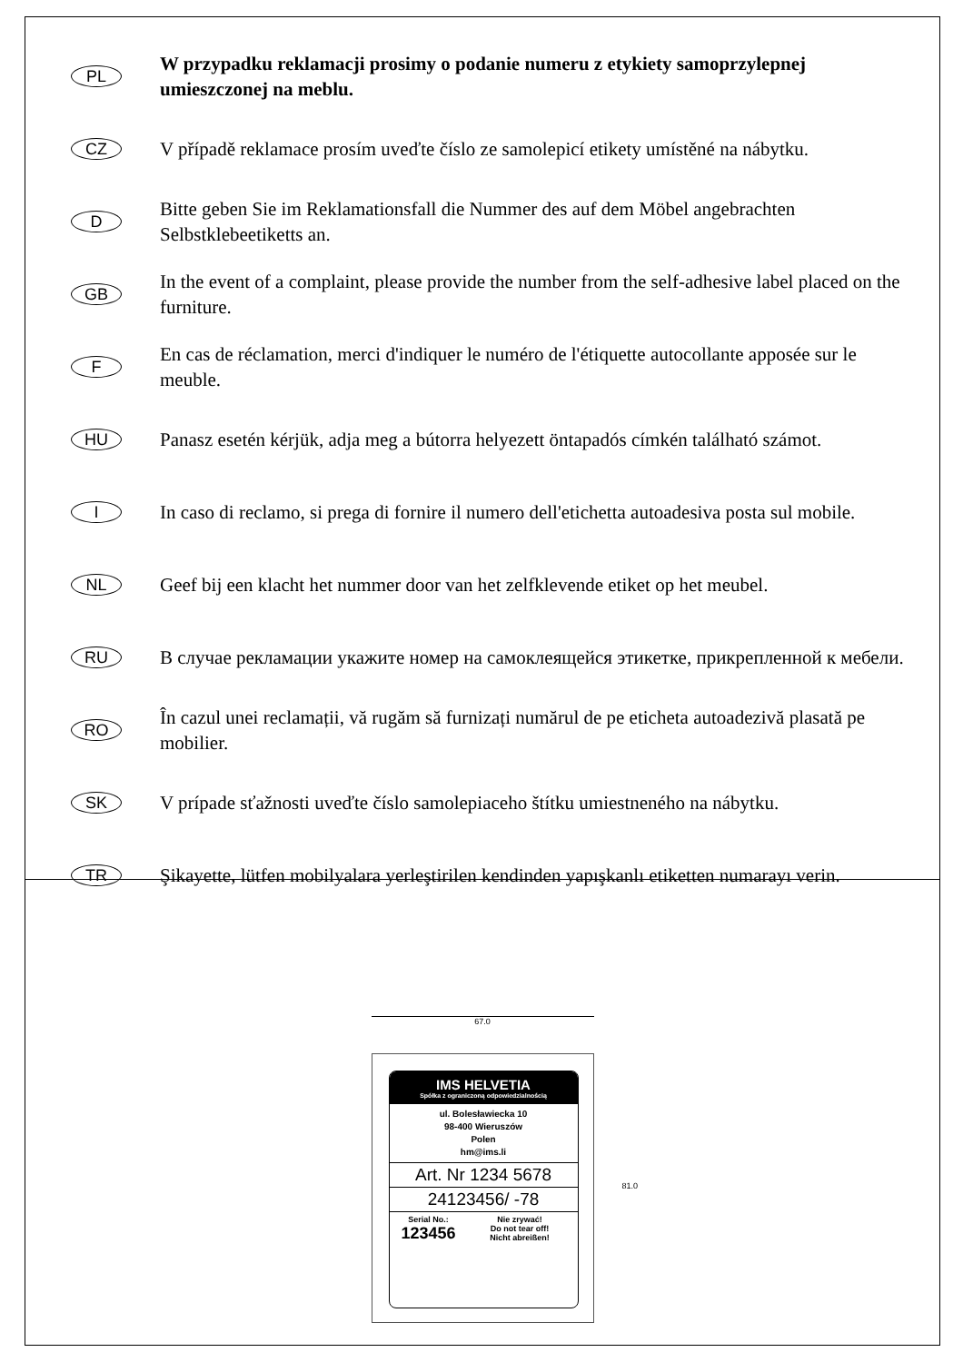PL
W przypadku reklamacji prosimy o podanie numeru z etykiety samoprzylepnej umieszczonej na meblu.
CZ
V případě reklamace prosím uveďte číslo ze samolepicí etikety umístěné na nábytku.
D
Bitte geben Sie im Reklamationsfall die Nummer des auf dem Möbel angebrachten Selbstklebeetiketts an.
GB
In the event of a complaint, please provide the number from the self-adhesive label placed on the furniture.
F
En cas de réclamation, merci d'indiquer le numéro de l'étiquette autocollante apposée sur le meuble.
HU
Panasz esetén kérjük, adja meg a bútorra helyezett öntapadós címkén található számot.
I
In caso di reclamo, si prega di fornire il numero dell'etichetta autoadesiva posta sul mobile.
NL
Geef bij een klacht het nummer door van het zelfklevende etiket op het meubel.
RU
В случае рекламации укажите номер на самоклеящейся этикетке, прикрепленной к мебели.
RO
În cazul unei reclamații, vă rugăm să furnizați numărul de pe eticheta autoadezivă plasată pe mobilier.
SK
V prípade sťažnosti uveďte číslo samolepiaceho štítku umiestneného na nábytku.
TR
Şikayette, lütfen mobilyalara yerleştirilen kendinden yapışkanlı etiketten numarayı verin.
67.0
IMS HELVETIA
Spółka z ograniczoną odpowiedzialnością
ul. Bolesławiecka 10
98-400 Wieruszów
Polen
hm@ims.li
Art. Nr 1234 5678
24123456/ -78
Serial No.:
123456
Nie zrywać!
Do not tear off!
Nicht abreißen!
81.0